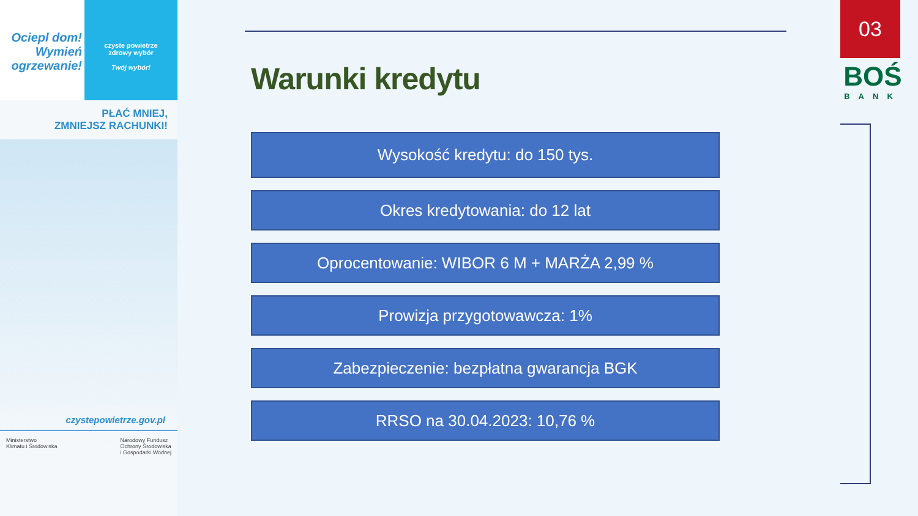Ociepl dom! Wymień ogrzewanie!
czyste powietrze
zdrowy wybór
Twój wybór!
PŁAĆ MNIEJ,
ZMNIEJSZ RACHUNKI!
czystepowietrze.gov.pl
Ministerstwo
Klimatu i Środowiska Narodowy Fundusz
Ochrony Środowiska
i Gospodarki Wodnej
03
BOŚ
BANK
Warunki kredytu
Wysokość kredytu: do 150 tys.
Okres kredytowania: do 12 lat
Oprocentowanie: WIBOR 6 M + MARŻA 2,99 %
Prowizja przygotowawcza: 1%
Zabezpieczenie: bezpłatna gwarancja BGK
RRSO na 30.04.2023: 10,76 %